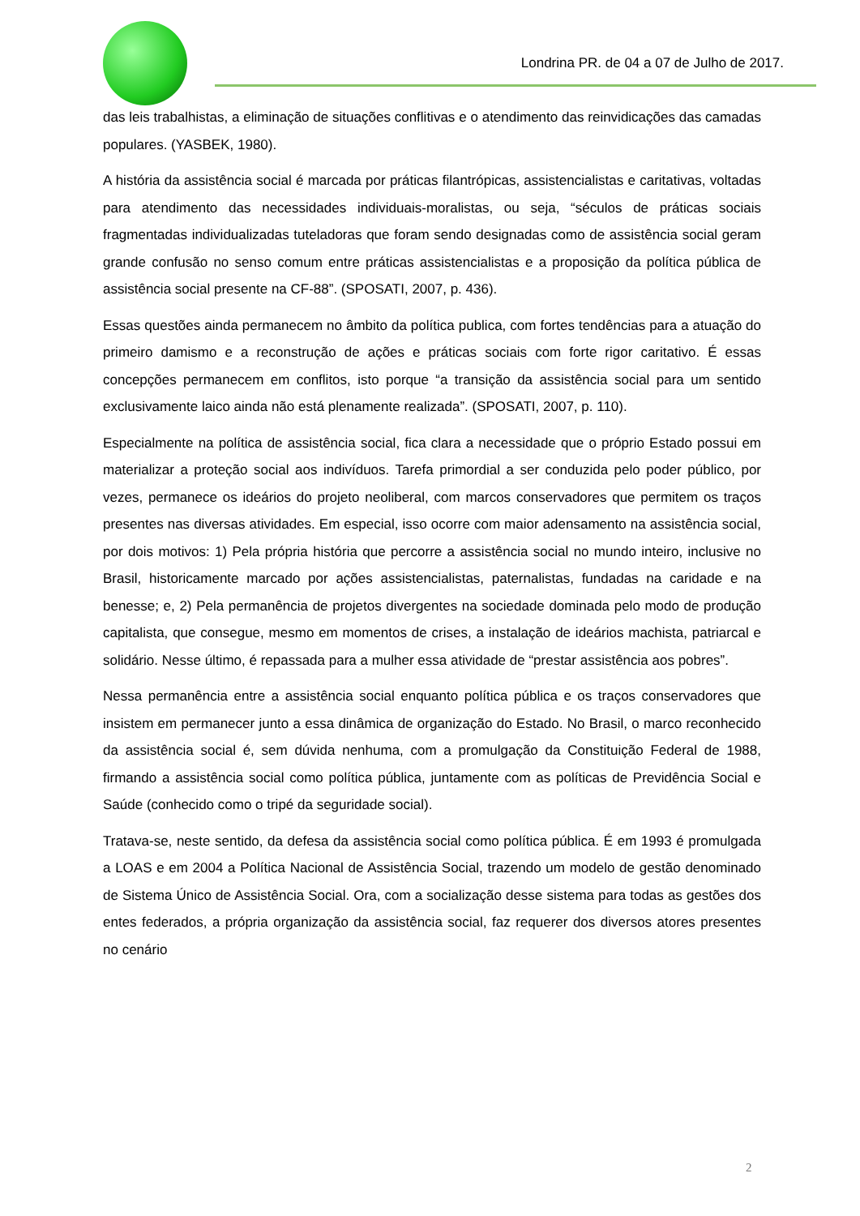Londrina PR. de 04 a 07 de Julho de 2017.
das leis trabalhistas, a eliminação de situações conflitivas e o atendimento das reinvidicações das camadas populares. (YASBEK, 1980).
A história da assistência social é marcada por práticas filantrópicas, assistencialistas e caritativas, voltadas para atendimento das necessidades individuais-moralistas, ou seja, “séculos de práticas sociais fragmentadas individualizadas tuteladoras que foram sendo designadas como de assistência social geram grande confusão no senso comum entre práticas assistencialistas e a proposição da política pública de assistência social presente na CF-88”. (SPOSATI, 2007, p. 436).
Essas questões ainda permanecem no âmbito da política publica, com fortes tendências para a atuação do primeiro damismo e a reconstrução de ações e práticas sociais com forte rigor caritativo. É essas concepções permanecem em conflitos, isto porque “a transição da assistência social para um sentido exclusivamente laico ainda não está plenamente realizada”. (SPOSATI, 2007, p. 110).
Especialmente na política de assistência social, fica clara a necessidade que o próprio Estado possui em materializar a proteção social aos indivíduos. Tarefa primordial a ser conduzida pelo poder público, por vezes, permanece os ideários do projeto neoliberal, com marcos conservadores que permitem os traços presentes nas diversas atividades. Em especial, isso ocorre com maior adensamento na assistência social, por dois motivos: 1) Pela própria história que percorre a assistência social no mundo inteiro, inclusive no Brasil, historicamente marcado por ações assistencialistas, paternalistas, fundadas na caridade e na benesse; e, 2) Pela permanência de projetos divergentes na sociedade dominada pelo modo de produção capitalista, que consegue, mesmo em momentos de crises, a instalação de ideários machista, patriarcal e solidário. Nesse último, é repassada para a mulher essa atividade de “prestar assistência aos pobres”.
Nessa permanência entre a assistência social enquanto política pública e os traços conservadores que insistem em permanecer junto a essa dinâmica de organização do Estado. No Brasil, o marco reconhecido da assistência social é, sem dúvida nenhuma, com a promulgação da Constituição Federal de 1988, firmando a assistência social como política pública, juntamente com as políticas de Previdência Social e Saúde (conhecido como o tripé da seguridade social).
Tratava-se, neste sentido, da defesa da assistência social como política pública. É em 1993 é promulgada a LOAS e em 2004 a Política Nacional de Assistência Social, trazendo um modelo de gestão denominado de Sistema Único de Assistência Social. Ora, com a socialização desse sistema para todas as gestões dos entes federados, a própria organização da assistência social, faz requerer dos diversos atores presentes no cenário
2